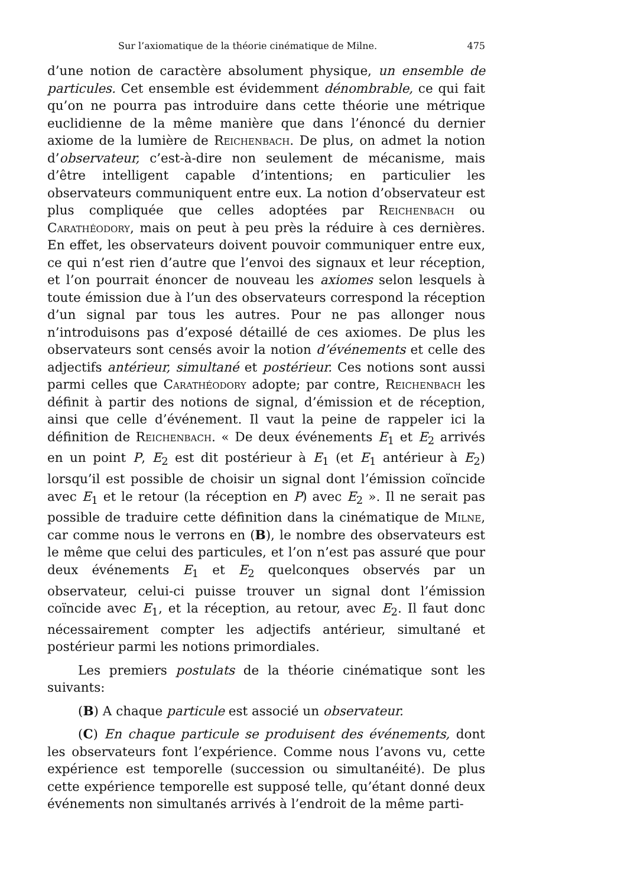Sur l’axiomatique de la théorie cinématique de Milne. 475
d’une notion de caractère absolument physique, un ensemble de particules. Cet ensemble est évidemment dénombrable, ce qui fait qu’on ne pourra pas introduire dans cette théorie une métrique euclidienne de la même manière que dans l’énoncé du dernier axiome de la lumière de Reichenbach. De plus, on admet la notion d’observateur, c’est-à-dire non seulement de mécanisme, mais d’être intelligent capable d’intentions; en particulier les observateurs communiquent entre eux. La notion d’observateur est plus compliquée que celles adoptées par Reichenbach ou Carathéodory, mais on peut à peu près la réduire à ces dernières. En effet, les observateurs doivent pouvoir communiquer entre eux, ce qui n’est rien d’autre que l’envoi des signaux et leur réception, et l’on pourrait énoncer de nouveau les axiomes selon lesquels à toute émission due à l’un des observateurs correspond la réception d’un signal par tous les autres. Pour ne pas allonger nous n’introduisons pas d’exposé détaillé de ces axiomes. De plus les observateurs sont censés avoir la notion d’événements et celle des adjectifs antérieur, simultané et postérieur. Ces notions sont aussi parmi celles que Carathéodory adopte; par contre, Reichenbach les définit à partir des notions de signal, d’émission et de réception, ainsi que celle d’événement. Il vaut la peine de rappeler ici la définition de Reichenbach. « De deux événements E<sub>1</sub> et E<sub>2</sub> arrivés en un point P, E<sub>2</sub> est dit postérieur à E<sub>1</sub> (et E<sub>1</sub> antérieur à E<sub>2</sub>) lorsqu’il est possible de choisir un signal dont l’émission coïncide avec E<sub>1</sub> et le retour (la réception en P) avec E<sub>2</sub> ». Il ne serait pas possible de traduire cette définition dans la cinématique de Milne, car comme nous le verrons en (B), le nombre des observateurs est le même que celui des particules, et l’on n’est pas assuré que pour deux événements E<sub>1</sub> et E<sub>2</sub> quelconques observés par un observateur, celui-ci puisse trouver un signal dont l’émission coïncide avec E<sub>1</sub>, et la réception, au retour, avec E<sub>2</sub>. Il faut donc nécessairement compter les adjectifs antérieur, simultané et postérieur parmi les notions primordiales.
Les premiers postulats de la théorie cinématique sont les suivants:
(B) A chaque particule est associé un observateur.
(C) En chaque particule se produisent des événements, dont les observateurs font l’expérience. Comme nous l’avons vu, cette expérience est temporelle (succession ou simultanéité). De plus cette expérience temporelle est supposé telle, qu’étant donné deux événements non simultanés arrivés à l’endroit de la même parti-